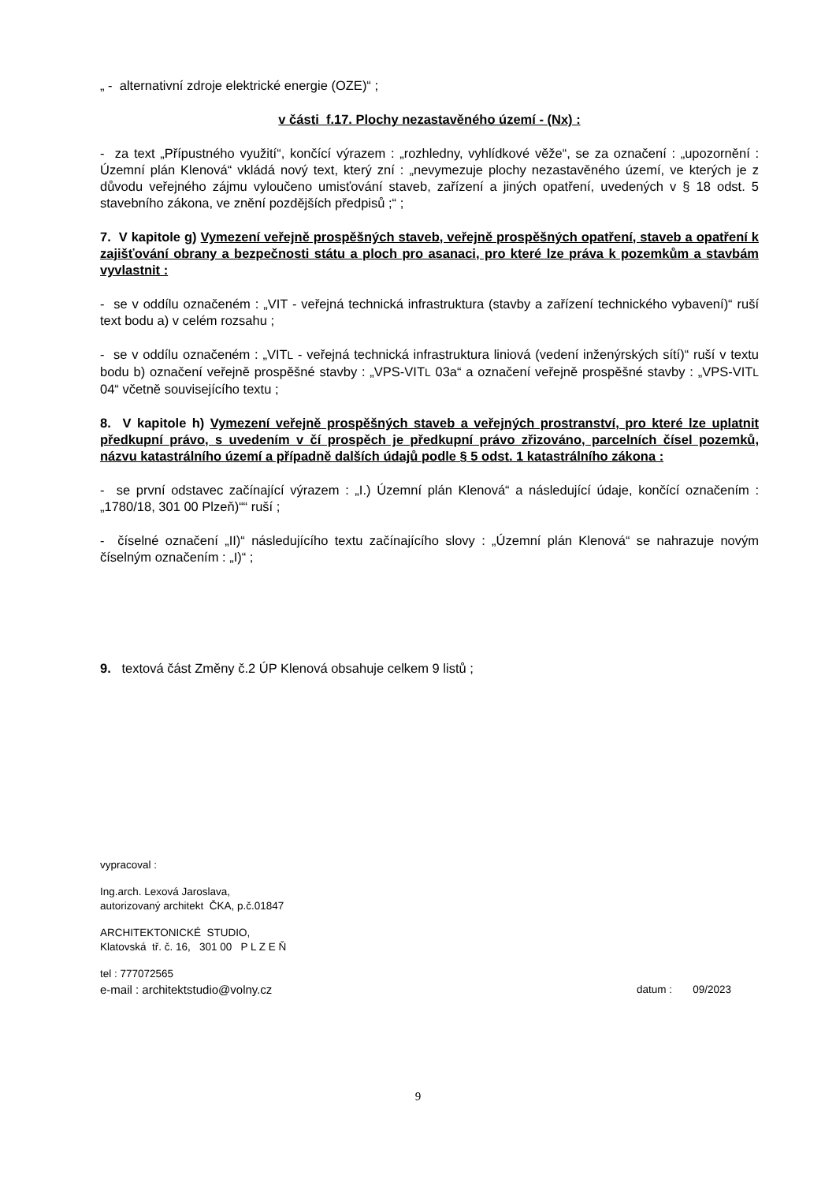„ - alternativní zdroje elektrické energie (OZE)“ ;
v části f.17. Plochy nezastavěného území - (Nx) :
- za text „Přípustného využití“, končící výrazem : „rozhledny, vyhlídkové věže“, se za označení : „upozornění : Územní plán Klenová“ vkládá nový text, který zní : „nevymezuje plochy nezastavěného území, ve kterých je z důvodu veřejného zájmu vyloučeno umisťování staveb, zařízení a jiných opatření, uvedených v § 18 odst. 5 stavebního zákona, ve znění pozdějších předpisů ;“ ;
7. V kapitole g) Vymezení veřejně prospěšných staveb, veřejně prospěšných opatření, staveb a opatření k zajišťování obrany a bezpečnosti státu a ploch pro asanaci, pro které lze práva k pozemkům a stavbám vyvlastnit :
- se v oddílu označeném : „VIT - veřejná technická infrastruktura (stavby a zařízení technického vybavení)“ ruší text bodu a) v celém rozsahu ;
- se v oddílu označeném : „VITL - veřejná technická infrastruktura liniová (vedení inženýrských sítí)“ ruší v textu bodu b) označení veřejně prospěšné stavby : „VPS-VITL 03a“ a označení veřejně prospěšné stavby : „VPS-VITL 04“ včetně souvisejícího textu ;
8. V kapitole h) Vymezení veřejně prospěšných staveb a veřejných prostranství, pro které lze uplatnit předkupní právo, s uvedením v čí prospěch je předkupní právo zřizováno, parcelních čísel pozemků, názvu katastrálního území a případně dalších údajů podle § 5 odst. 1 katastrálního zákona :
- se první odstavec začínající výrazem : „I.) Územní plán Klenová“ a následující údaje, končící označením : „1780/18, 301 00 Plzeň)““ ruší ;
- číselné označení „II)“ následujícího textu začínajícího slovy : „Územní plán Klenová“ se nahrazuje novým číselným označením : „I)“ ;
9. textová část Změny č.2 ÚP Klenová obsahuje celkem 9 listů ;
vypracoval :
Ing.arch. Lexová Jaroslava,
autorizovaný architekt ČKA, p.č.01847
ARCHITEKTONICKÉ STUDIO,
Klatovská tř. č. 16, 301 00 P L Z E Ň
tel : 777072565
e-mail : architektstudio@volny.cz datum : 09/2023
9